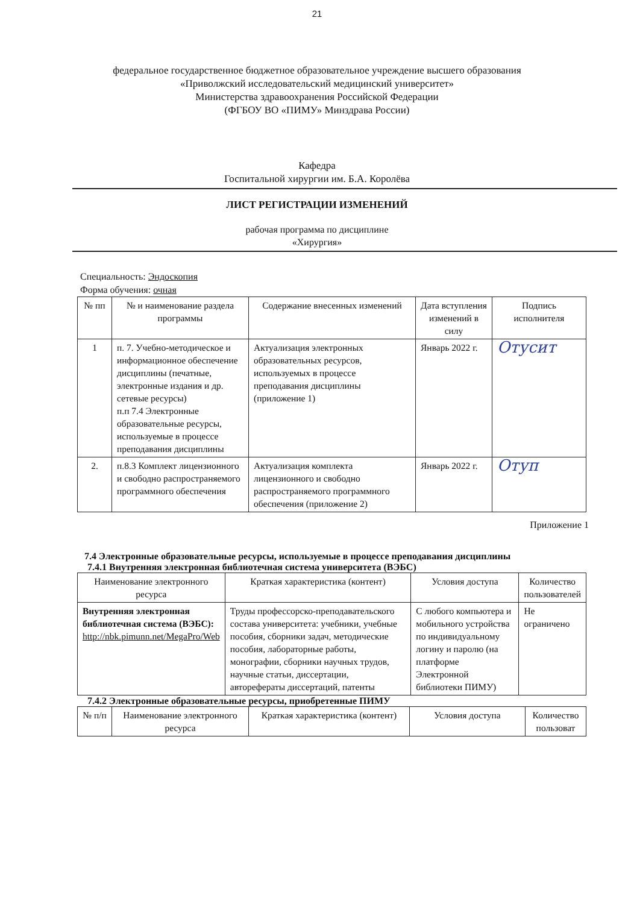21
федеральное государственное бюджетное образовательное учреждение высшего образования
«Приволжский исследовательский медицинский университет»
Министерства здравоохранения Российской Федерации
(ФГБОУ ВО «ПИМУ» Минздрава России)
Кафедра
Госпитальной хирургии им. Б.А. Королёва
ЛИСТ РЕГИСТРАЦИИ ИЗМЕНЕНИЙ
рабочая программа по дисциплине
«Хирургия»
Специальность: Эндоскопия
Форма обучения: очная
| № пп | № и наименование раздела программы | Содержание внесенных изменений | Дата вступления изменений в силу | Подпись исполнителя |
| --- | --- | --- | --- | --- |
| 1 | п. 7. Учебно-методическое и информационное обеспечение дисциплины (печатные, электронные издания и др. сетевые ресурсы) п.п 7.4 Электронные образовательные ресурсы, используемые в процессе преподавания дисциплины | Актуализация электронных образовательных ресурсов, используемых в процессе преподавания дисциплины (приложение 1) | Январь 2022 г. | Отусит |
| 2. | п.8.3 Комплект лицензионного и свободно распространяемого программного обеспечения | Актуализация комплекта лицензионного и свободно распространяемого программного обеспечения (приложение 2) | Январь 2022 г. | Отуп |
Приложение 1
7.4 Электронные образовательные ресурсы, используемые в процессе преподавания дисциплины
7.4.1 Внутренняя электронная библиотечная система университета (ВЭБС)
| Наименование электронного ресурса | Краткая характеристика (контент) | Условия доступа | Количество пользователей |
| --- | --- | --- | --- |
| Внутренняя электронная библиотечная система (ВЭБС): http://nbk.pimunn.net/MegaPro/Web | Труды профессорско-преподавательского состава университета: учебники, учебные пособия, сборники задач, методические пособия, лабораторные работы, монографии, сборники научных трудов, научные статьи, диссертации, авторефераты диссертаций, патенты | С любого компьютера и мобильного устройства по индивидуальному логину и паролю (на платформе Электронной библиотеки ПИМУ) | Не ограничено |
7.4.2 Электронные образовательные ресурсы, приобретенные ПИМУ
| № п/п | Наименование электронного ресурса | Краткая характеристика (контент) | Условия доступа | Количество пользоват |
| --- | --- | --- | --- | --- |